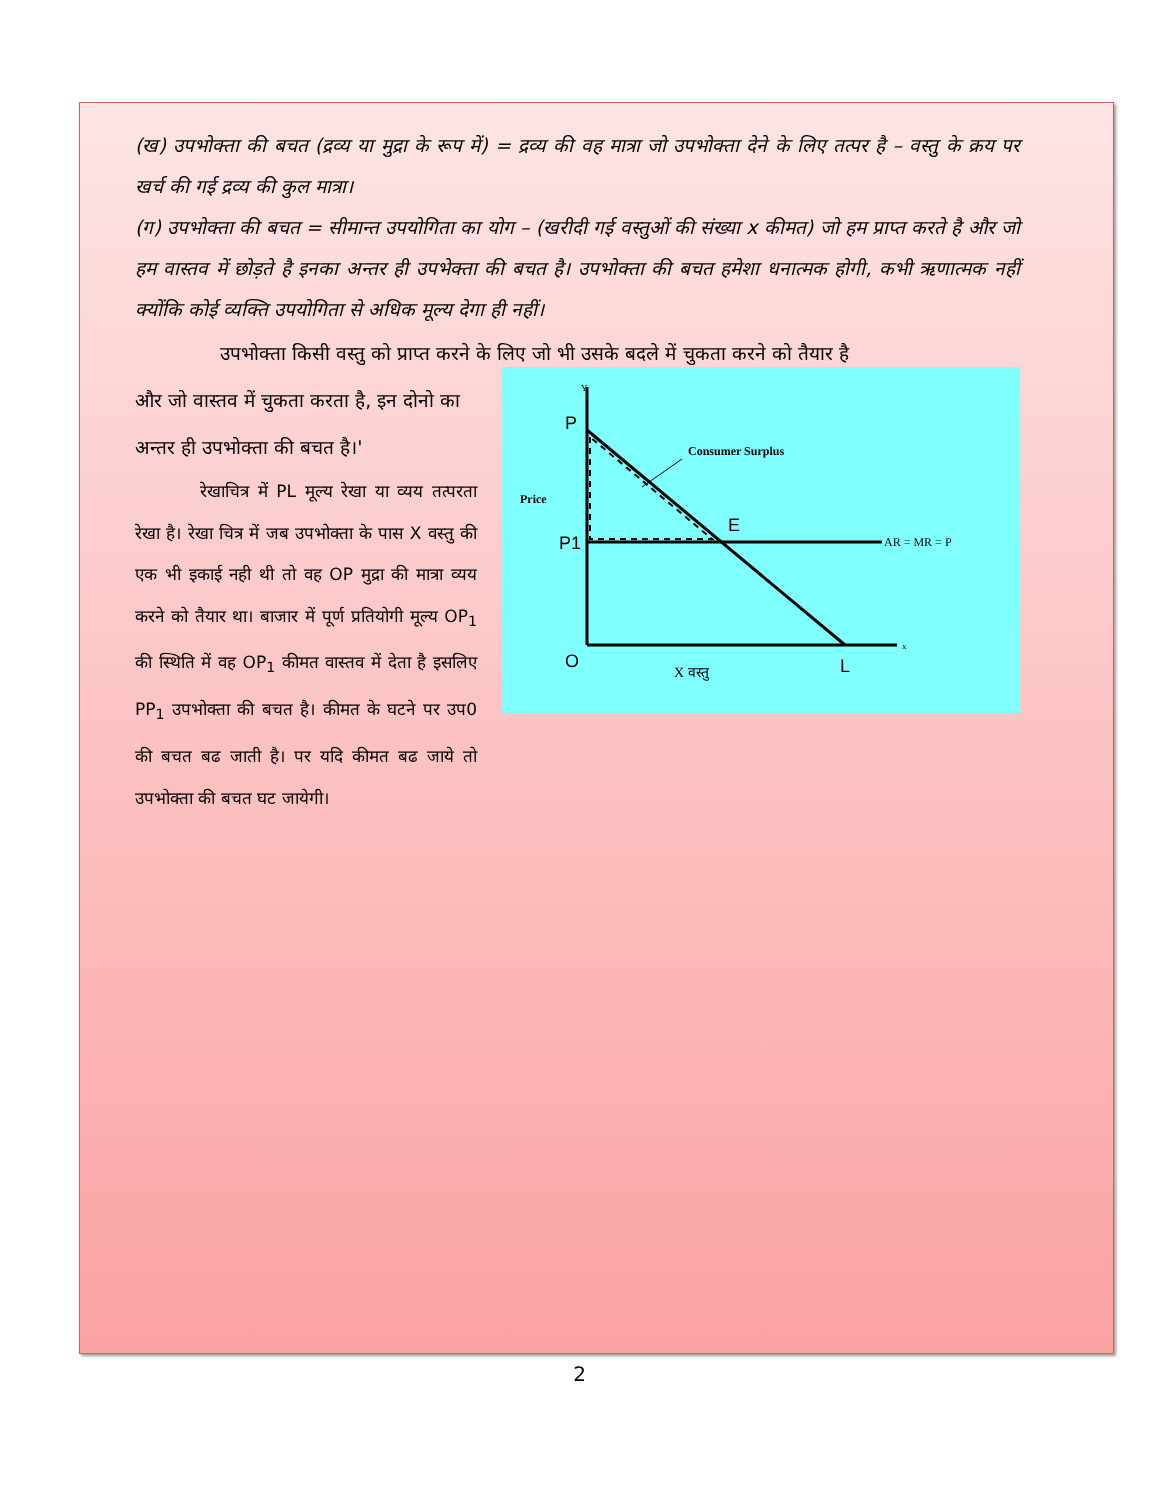(ख) उपभोक्ता की बचत (द्रव्य या मुद्रा के रूप में) = द्रव्य की वह मात्रा जो उपभोक्ता देने के लिए तत्पर है – वस्तु के क्रय पर खर्च की गई द्रव्य की कुल मात्रा।
(ग) उपभोक्ता की बचत = सीमान्त उपयोगिता का योग – (खरीदी गई वस्तुओं की संख्या x कीमत) जो हम प्राप्त करते है और जो हम वास्तव में छोड़ते है इनका अन्तर ही उपभेक्ता की बचत है। उपभोक्ता की बचत हमेशा धनात्मक होगी, कभी ऋणात्मक नहीं क्योंकि कोई व्यक्ति उपयोगिता से अधिक मूल्य देगा ही नहीं।
उपभोक्ता किसी वस्तु को प्राप्त करने के लिए जो भी उसके बदले में चुकता करने को तैयार है
और जो वास्तव में चुकता करता है, इन दोनो का अन्तर ही उपभोक्ता की बचत है।'
रेखाचित्र में PL मूल्य रेखा या व्यय तत्परता रेखा है। रेखा चित्र में जब उपभोक्ता के पास X वस्तु की एक भी इकाई नही थी तो वह OP मुद्रा की मात्रा व्यय करने को तैयार था। बाजार में पूर्ण प्रतियोगी मूल्य OP<sub>1</sub> की स्थिति में वह OP<sub>1</sub> कीमत वास्तव में देता है इसलिए PP<sub>1</sub> उपभोक्ता की बचत है। कीमत के घटने पर उप0 की बचत बढ जाती है। पर यदि कीमत बढ जाये तो उपभोक्ता की बचत घट जायेगी।
Y
x
P
P1
O
E
L
Consumer Surplus
Price
AR = MR = P
X वस्तु
2